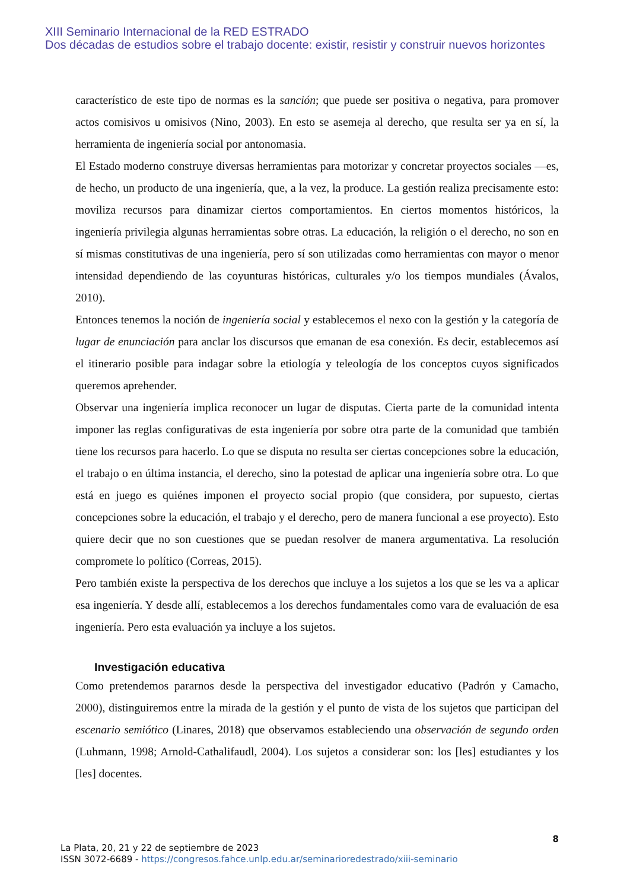XIII Seminario Internacional de la RED ESTRADO
Dos décadas de estudios sobre el trabajo docente: existir, resistir y construir nuevos horizontes
característico de este tipo de normas es la sanción; que puede ser positiva o negativa, para promover actos comisivos u omisivos (Nino, 2003). En esto se asemeja al derecho, que resulta ser ya en sí, la herramienta de ingeniería social por antonomasia.
El Estado moderno construye diversas herramientas para motorizar y concretar proyectos sociales —es, de hecho, un producto de una ingeniería, que, a la vez, la produce. La gestión realiza precisamente esto: moviliza recursos para dinamizar ciertos comportamientos. En ciertos momentos históricos, la ingeniería privilegia algunas herramientas sobre otras. La educación, la religión o el derecho, no son en sí mismas constitutivas de una ingeniería, pero sí son utilizadas como herramientas con mayor o menor intensidad dependiendo de las coyunturas históricas, culturales y/o los tiempos mundiales (Ávalos, 2010).
Entonces tenemos la noción de ingeniería social y establecemos el nexo con la gestión y la categoría de lugar de enunciación para anclar los discursos que emanan de esa conexión. Es decir, establecemos así el itinerario posible para indagar sobre la etiología y teleología de los conceptos cuyos significados queremos aprehender.
Observar una ingeniería implica reconocer un lugar de disputas. Cierta parte de la comunidad intenta imponer las reglas configurativas de esta ingeniería por sobre otra parte de la comunidad que también tiene los recursos para hacerlo. Lo que se disputa no resulta ser ciertas concepciones sobre la educación, el trabajo o en última instancia, el derecho, sino la potestad de aplicar una ingeniería sobre otra. Lo que está en juego es quiénes imponen el proyecto social propio (que considera, por supuesto, ciertas concepciones sobre la educación, el trabajo y el derecho, pero de manera funcional a ese proyecto). Esto quiere decir que no son cuestiones que se puedan resolver de manera argumentativa. La resolución compromete lo político (Correas, 2015).
Pero también existe la perspectiva de los derechos que incluye a los sujetos a los que se les va a aplicar esa ingeniería. Y desde allí, establecemos a los derechos fundamentales como vara de evaluación de esa ingeniería. Pero esta evaluación ya incluye a los sujetos.
Investigación educativa
Como pretendemos pararnos desde la perspectiva del investigador educativo (Padrón y Camacho, 2000), distinguiremos entre la mirada de la gestión y el punto de vista de los sujetos que participan del escenario semiótico (Linares, 2018) que observamos estableciendo una observación de segundo orden (Luhmann, 1998; Arnold-Cathalifaudl, 2004). Los sujetos a considerar son: los [les] estudiantes y los [les] docentes.
8
La Plata, 20, 21 y 22 de septiembre de 2023
ISSN 3072-6689 - https://congresos.fahce.unlp.edu.ar/seminarioredestrado/xiii-seminario